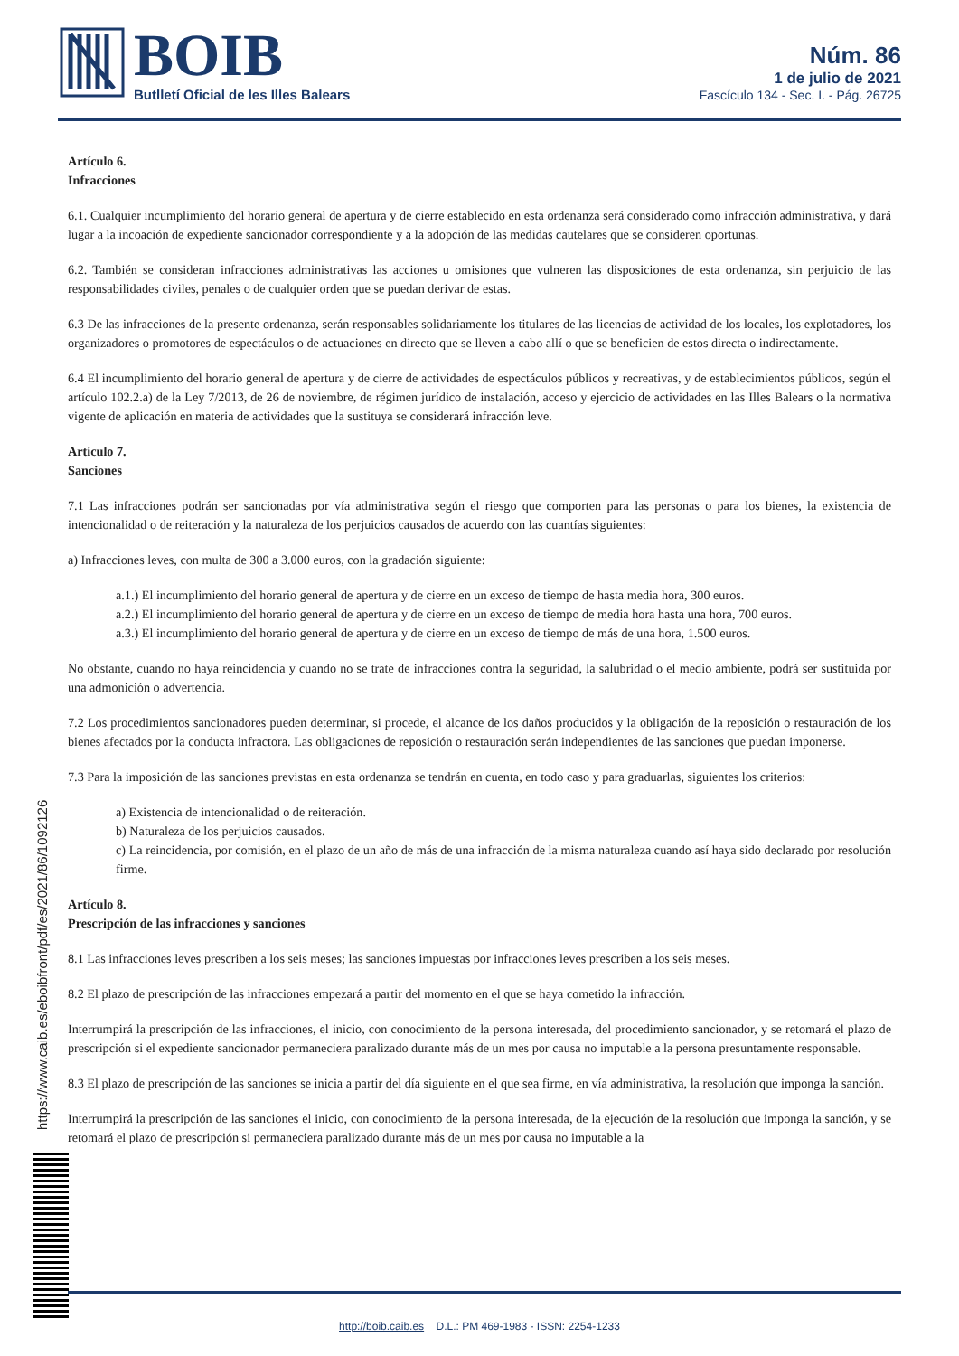BOIB
Butlletí Oficial de les Illes Balears
Núm. 86
1 de julio de 2021
Fascículo 134 - Sec. I. - Pág. 26725
https://www.caib.es/eboibfront/pdf/es/2021/86/1092126
Artículo 6.
Infracciones
6.1. Cualquier incumplimiento del horario general de apertura y de cierre establecido en esta ordenanza será considerado como infracción administrativa, y dará lugar a la incoación de expediente sancionador correspondiente y a la adopción de las medidas cautelares que se consideren oportunas.
6.2. También se consideran infracciones administrativas las acciones u omisiones que vulneren las disposiciones de esta ordenanza, sin perjuicio de las responsabilidades civiles, penales o de cualquier orden que se puedan derivar de estas.
6.3 De las infracciones de la presente ordenanza, serán responsables solidariamente los titulares de las licencias de actividad de los locales, los explotadores, los organizadores o promotores de espectáculos o de actuaciones en directo que se lleven a cabo allí o que se beneficien de estos directa o indirectamente.
6.4 El incumplimiento del horario general de apertura y de cierre de actividades de espectáculos públicos y recreativas, y de establecimientos públicos, según el artículo 102.2.a) de la Ley 7/2013, de 26 de noviembre, de régimen jurídico de instalación, acceso y ejercicio de actividades en las Illes Balears o la normativa vigente de aplicación en materia de actividades que la sustituya se considerará infracción leve.
Artículo 7.
Sanciones
7.1 Las infracciones podrán ser sancionadas por vía administrativa según el riesgo que comporten para las personas o para los bienes, la existencia de intencionalidad o de reiteración y la naturaleza de los perjuicios causados de acuerdo con las cuantías siguientes:
a) Infracciones leves, con multa de 300 a 3.000 euros, con la gradación siguiente:
a.1.) El incumplimiento del horario general de apertura y de cierre en un exceso de tiempo de hasta media hora, 300 euros.
a.2.) El incumplimiento del horario general de apertura y de cierre en un exceso de tiempo de media hora hasta una hora, 700 euros.
a.3.) El incumplimiento del horario general de apertura y de cierre en un exceso de tiempo de más de una hora, 1.500 euros.
No obstante, cuando no haya reincidencia y cuando no se trate de infracciones contra la seguridad, la salubridad o el medio ambiente, podrá ser sustituida por una admonición o advertencia.
7.2 Los procedimientos sancionadores pueden determinar, si procede, el alcance de los daños producidos y la obligación de la reposición o restauración de los bienes afectados por la conducta infractora. Las obligaciones de reposición o restauración serán independientes de las sanciones que puedan imponerse.
7.3 Para la imposición de las sanciones previstas en esta ordenanza se tendrán en cuenta, en todo caso y para graduarlas, siguientes los criterios:
a) Existencia de intencionalidad o de reiteración.
b) Naturaleza de los perjuicios causados.
c) La reincidencia, por comisión, en el plazo de un año de más de una infracción de la misma naturaleza cuando así haya sido declarado por resolución firme.
Artículo 8.
Prescripción de las infracciones y sanciones
8.1 Las infracciones leves prescriben a los seis meses; las sanciones impuestas por infracciones leves prescriben a los seis meses.
8.2 El plazo de prescripción de las infracciones empezará a partir del momento en el que se haya cometido la infracción.
Interrumpirá la prescripción de las infracciones, el inicio, con conocimiento de la persona interesada, del procedimiento sancionador, y se retomará el plazo de prescripción si el expediente sancionador permaneciera paralizado durante más de un mes por causa no imputable a la persona presuntamente responsable.
8.3 El plazo de prescripción de las sanciones se inicia a partir del día siguiente en el que sea firme, en vía administrativa, la resolución que imponga la sanción.
Interrumpirá la prescripción de las sanciones el inicio, con conocimiento de la persona interesada, de la ejecución de la resolución que imponga la sanción, y se retomará el plazo de prescripción si permaneciera paralizado durante más de un mes por causa no imputable a la
http://boib.caib.es D.L.: PM 469-1983 - ISSN: 2254-1233